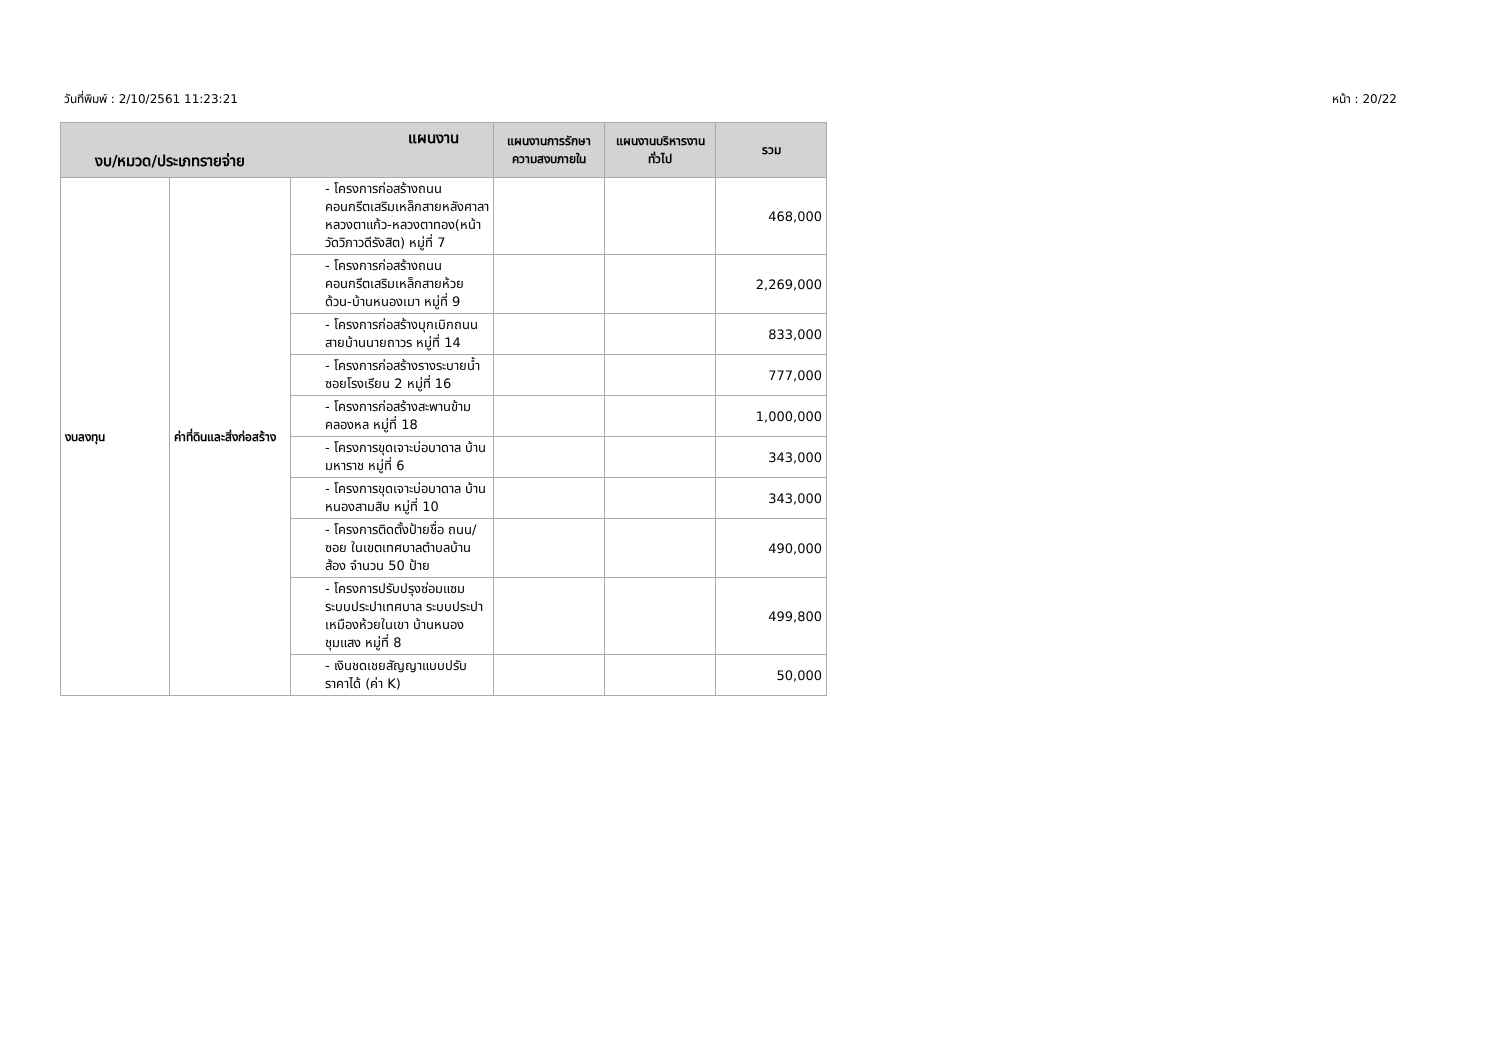วันที่พิมพ์ : 2/10/2561 11:23:21 หน้า : 20/22
| แผนงาน งบ/หมวด/ประเภทรายจ่าย | | | แผนงานการรักษาความสงบภายใน | แผนงานบริหารงานทั่วไป | รวม |
| --- | --- | --- | --- | --- | --- |
| งบลงทุน | ค่าที่ดินและสิ่งก่อสร้าง | - โครงการก่อสร้างถนนคอนกรีตเสริมเหล็กสายหลังศาลาหลวงตาแก้ว-หลวงตาทอง(หน้าวัดวิภาวดีรังสิต) หมู่ที่ 7 | | | 468,000 |
| | | - โครงการก่อสร้างถนนคอนกรีตเสริมเหล็กสายห้วยด้วน-บ้านหนองเมา หมู่ที่ 9 | | | 2,269,000 |
| | | - โครงการก่อสร้างบุกเบิกถนน สายบ้านนายถาวร หมู่ที่ 14 | | | 833,000 |
| | | - โครงการก่อสร้างรางระบายน้ำ ซอยโรงเรียน 2 หมู่ที่ 16 | | | 777,000 |
| | | - โครงการก่อสร้างสะพานข้ามคลองหล หมู่ที่ 18 | | | 1,000,000 |
| | | - โครงการขุดเจาะบ่อบาดาล บ้านมหาราช หมู่ที่ 6 | | | 343,000 |
| | | - โครงการขุดเจาะบ่อบาดาล บ้านหนองสามสิบ หมู่ที่ 10 | | | 343,000 |
| | | - โครงการติดตั้งป้ายชื่อ ถนน/ซอย ในเขตเทศบาลตำบลบ้านส้อง จำนวน 50 ป้าย | | | 490,000 |
| | | - โครงการปรับปรุงซ่อมแซมระบบประปาเทศบาล ระบบประปาเหมืองห้วยในเขา บ้านหนองชุมแสง หมู่ที่ 8 | | | 499,800 |
| | | - เงินชดเชยสัญญาแบบปรับราคาได้ (ค่า K) | | | 50,000 |